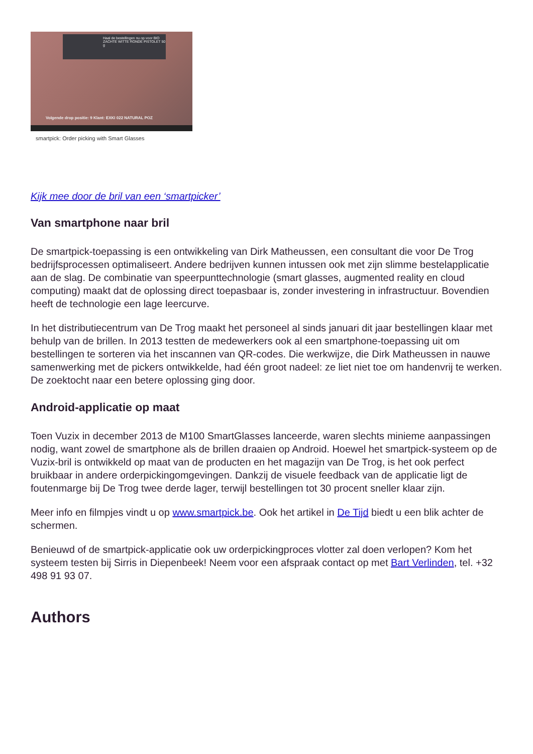Haal de bestellingen nu op voor BIO ZACHTE WITTE RONDE PISTOLET 50 g
Volgende drop positie: 9 Klant: EXKI 022 NATURAL POZ
smartpick: Order picking with Smart Glasses
Kijk mee door de bril van een ‘smartpicker’
Van smartphone naar bril
De smartpick-toepassing is een ontwikkeling van Dirk Matheussen, een consultant die voor De Trog bedrijfsprocessen optimaliseert. Andere bedrijven kunnen intussen ook met zijn slimme bestelapplicatie aan de slag. De combinatie van speerpunttechnologie (smart glasses, augmented reality en cloud computing) maakt dat de oplossing direct toepasbaar is, zonder investering in infrastructuur. Bovendien heeft de technologie een lage leercurve.
In het distributiecentrum van De Trog maakt het personeel al sinds januari dit jaar bestellingen klaar met behulp van de brillen. In 2013 testten de medewerkers ook al een smartphone-toepassing uit om bestellingen te sorteren via het inscannen van QR-codes. Die werkwijze, die Dirk Matheussen in nauwe samenwerking met de pickers ontwikkelde, had één groot nadeel: ze liet niet toe om handenvrij te werken. De zoektocht naar een betere oplossing ging door.
Android-applicatie op maat
Toen Vuzix in december 2013 de M100 SmartGlasses lanceerde, waren slechts minieme aanpassingen nodig, want zowel de smartphone als de brillen draaien op Android. Hoewel het smartpick-systeem op de Vuzix-bril is ontwikkeld op maat van de producten en het magazijn van De Trog, is het ook perfect bruikbaar in andere orderpickingomgevingen. Dankzij de visuele feedback van de applicatie ligt de foutenmarge bij De Trog twee derde lager, terwijl bestellingen tot 30 procent sneller klaar zijn.
Meer info en filmpjes vindt u op www.smartpick.be. Ook het artikel in De Tijd biedt u een blik achter de schermen.
Benieuwd of de smartpick-applicatie ook uw orderpickingproces vlotter zal doen verlopen? Kom het systeem testen bij Sirris in Diepenbeek! Neem voor een afspraak contact op met Bart Verlinden, tel. +32 498 91 93 07.
Authors